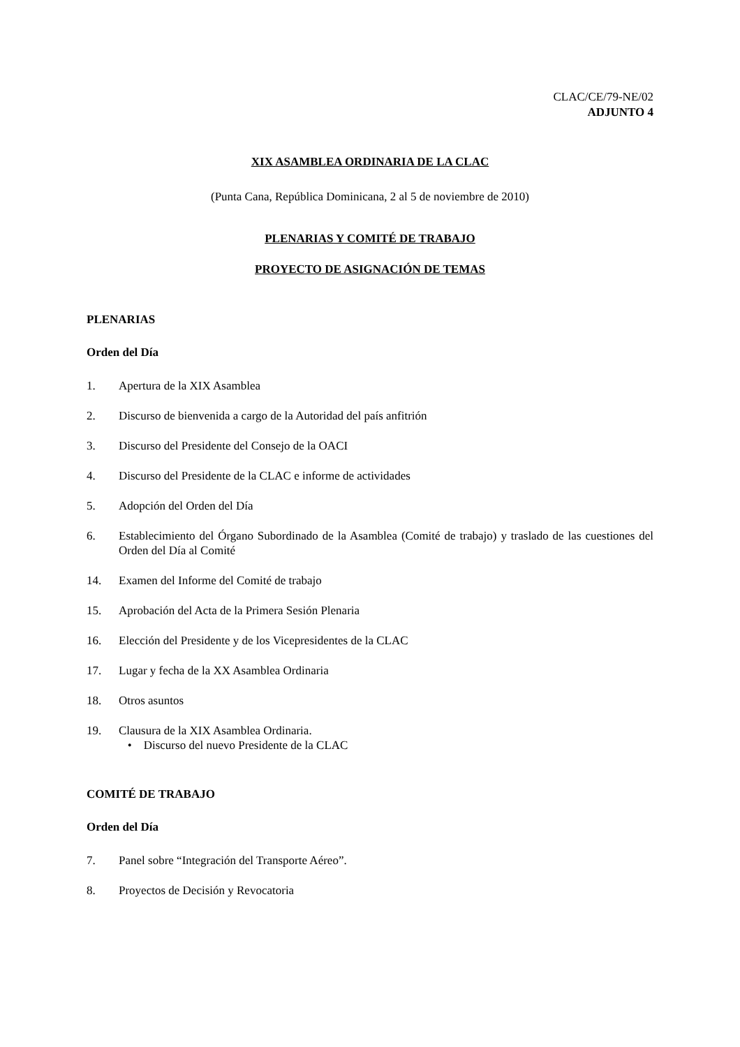CLAC/CE/79-NE/02
ADJUNTO 4
XIX ASAMBLEA ORDINARIA DE LA CLAC
(Punta Cana, República Dominicana, 2 al 5 de noviembre de 2010)
PLENARIAS Y COMITÉ DE TRABAJO
PROYECTO DE ASIGNACIÓN DE TEMAS
PLENARIAS
Orden del Día
1. Apertura de la XIX Asamblea
2. Discurso de bienvenida a cargo de la Autoridad del país anfitrión
3. Discurso del Presidente del Consejo de la OACI
4. Discurso del Presidente de la CLAC e informe de actividades
5. Adopción del Orden del Día
6. Establecimiento del Órgano Subordinado de la Asamblea (Comité de trabajo) y traslado de las cuestiones del Orden del Día al Comité
14. Examen del Informe del Comité de trabajo
15. Aprobación del Acta de la Primera Sesión Plenaria
16. Elección del Presidente y de los Vicepresidentes de la CLAC
17. Lugar y fecha de la XX Asamblea Ordinaria
18. Otros asuntos
19. Clausura de la XIX Asamblea Ordinaria.
• Discurso del nuevo Presidente de la CLAC
COMITÉ DE TRABAJO
Orden del Día
7. Panel sobre “Integración del Transporte Aéreo”.
8. Proyectos de Decisión y Revocatoria